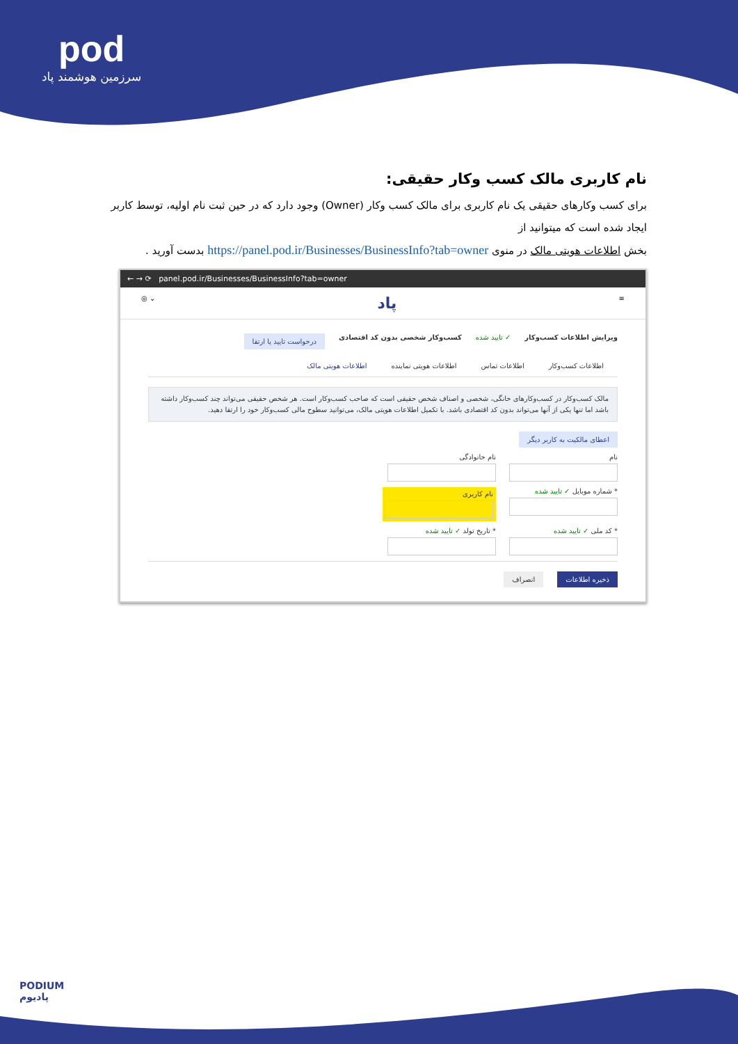pod
سرزمین هوشمند پاد
نام کاربری مالک کسب وکار حقیقی:
برای کسب وکارهای حقیقی یک نام کاربری برای مالک کسب وکار (Owner) وجود دارد که در حین ثبت نام اولیه، توسط کاربر ایجاد شده است که میتوانید از
بخش اطلاعات هویتی مالک در منوی https://panel.pod.ir/Businesses/BusinessInfo?tab=owner بدست آورید .
← → ⟳ panel.pod.ir/Businesses/BusinessInfo?tab=owner
≡ پاد ⌄ ◎
ویرایش اطلاعات کسب‌وکار ✓ تایید شده کسب‌وکار شخصی بدون کد اقتصادی درخواست تایید یا ارتقا
اطلاعات کسب‌وکار اطلاعات تماس اطلاعات هویتی نماینده اطلاعات هویتی مالک
مالک کسب‌وکار در کسب‌وکارهای خانگی، شخصی و اصناف شخص حقیقی است که صاحب کسب‌وکار است. هر شخص حقیقی می‌تواند چند کسب‌وکار داشته باشد اما تنها یکی از آنها می‌تواند بدون کد اقتصادی باشد. با تکمیل اطلاعات هویتی مالک، می‌توانید سطوح مالی کسب‌وکار خود را ارتقا دهید.
اعطای مالکیت به کاربر دیگر
نام
نام خانوادگی
* شماره موبایل ✓ تایید شده
نام کاربری
* کد ملی ✓ تایید شده
* تاریخ تولد ✓ تایید شده
ذخیره اطلاعات انصراف
PODIUM
پادیوم